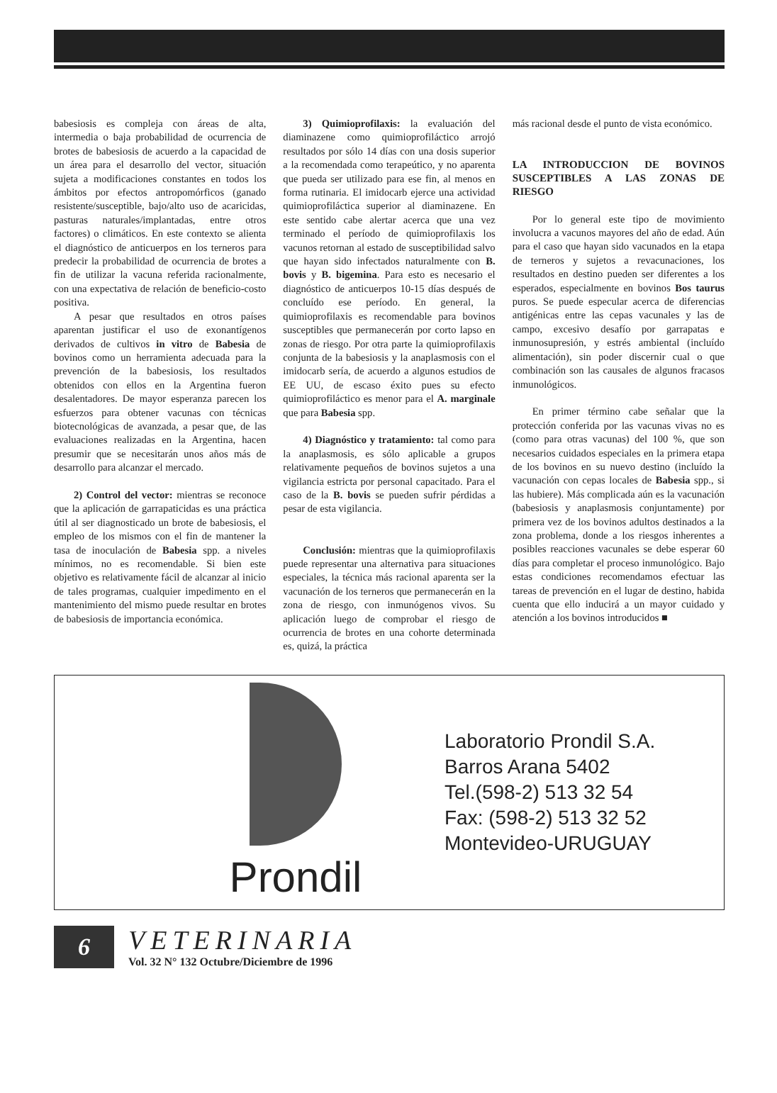babesiosis es compleja con áreas de alta, intermedia o baja probabilidad de ocurrencia de brotes de babesiosis de acuerdo a la capacidad de un área para el desarrollo del vector, situación sujeta a modificaciones constantes en todos los ámbitos por efectos antropomórficos (ganado resistente/susceptible, bajo/alto uso de acaricidas, pasturas naturales/implantadas, entre otros factores) o climáticos. En este contexto se alienta el diagnóstico de anticuerpos en los terneros para predecir la probabilidad de ocurrencia de brotes a fin de utilizar la vacuna referida racionalmente, con una expectativa de relación de beneficio-costo positiva.
A pesar que resultados en otros países aparentan justificar el uso de exonantígenos derivados de cultivos in vitro de Babesia de bovinos como un herramienta adecuada para la prevención de la babesiosis, los resultados obtenidos con ellos en la Argentina fueron desalentadores. De mayor esperanza parecen los esfuerzos para obtener vacunas con técnicas biotecnológicas de avanzada, a pesar que, de las evaluaciones realizadas en la Argentina, hacen presumir que se necesitarán unos años más de desarrollo para alcanzar el mercado.
2) Control del vector: mientras se reconoce que la aplicación de garrapaticidas es una práctica útil al ser diagnosticado un brote de babesiosis, el empleo de los mismos con el fin de mantener la tasa de inoculación de Babesia spp. a niveles mínimos, no es recomendable. Si bien este objetivo es relativamente fácil de alcanzar al inicio de tales programas, cualquier impedimento en el mantenimiento del mismo puede resultar en brotes de babesiosis de importancia económica.
3) Quimioprofilaxis: la evaluación del diaminazene como quimioprofiláctico arrojó resultados por sólo 14 días con una dosis superior a la recomendada como terapeútico, y no aparenta que pueda ser utilizado para ese fin, al menos en forma rutinaria. El imidocarb ejerce una actividad quimioprofiláctica superior al diaminazene. En este sentido cabe alertar acerca que una vez terminado el período de quimioprofilaxis los vacunos retornan al estado de susceptibilidad salvo que hayan sido infectados naturalmente con B. bovis y B. bigemina. Para esto es necesario el diagnóstico de anticuerpos 10-15 días después de concluído ese período. En general, la quimioprofilaxis es recomendable para bovinos susceptibles que permanecerán por corto lapso en zonas de riesgo. Por otra parte la quimioprofilaxis conjunta de la babesiosis y la anaplasmosis con el imidocarb sería, de acuerdo a algunos estudios de EE UU, de escaso éxito pues su efecto quimioprofiláctico es menor para el A. marginale que para Babesia spp.
4) Diagnóstico y tratamiento: tal como para la anaplasmosis, es sólo aplicable a grupos relativamente pequeños de bovinos sujetos a una vigilancia estricta por personal capacitado. Para el caso de la B. bovis se pueden sufrir pérdidas a pesar de esta vigilancia.
Conclusión: mientras que la quimioprofilaxis puede representar una alternativa para situaciones especiales, la técnica más racional aparenta ser la vacunación de los terneros que permanecerán en la zona de riesgo, con inmunógenos vivos. Su aplicación luego de comprobar el riesgo de ocurrencia de brotes en una cohorte determinada es, quizá, la práctica
más racional desde el punto de vista económico.
LA INTRODUCCION DE BOVINOS SUSCEPTIBLES A LAS ZONAS DE RIESGO
Por lo general este tipo de movimiento involucra a vacunos mayores del año de edad. Aún para el caso que hayan sido vacunados en la etapa de terneros y sujetos a revacunaciones, los resultados en destino pueden ser diferentes a los esperados, especialmente en bovinos Bos taurus puros. Se puede especular acerca de diferencias antigénicas entre las cepas vacunales y las de campo, excesivo desafío por garrapatas e inmunosupresión, y estrés ambiental (incluído alimentación), sin poder discernir cual o que combinación son las causales de algunos fracasos inmunológicos.
En primer término cabe señalar que la protección conferida por las vacunas vivas no es (como para otras vacunas) del 100 %, que son necesarios cuidados especiales en la primera etapa de los bovinos en su nuevo destino (incluído la vacunación con cepas locales de Babesia spp., si las hubiere). Más complicada aún es la vacunación (babesiosis y anaplasmosis conjuntamente) por primera vez de los bovinos adultos destinados a la zona problema, donde a los riesgos inherentes a posibles reacciones vacunales se debe esperar 60 días para completar el proceso inmunológico. Bajo estas condiciones recomendamos efectuar las tareas de prevención en el lugar de destino, habida cuenta que ello inducirá a un mayor cuidado y atención a los bovinos introducidos ■
Prondil
Laboratorio Prondil S.A.
Barros Arana 5402
Tel.(598-2) 513 32 54
Fax: (598-2) 513 32 52
Montevideo-URUGUAY
6
VETERINARIA
Vol. 32 N° 132 Octubre/Diciembre de 1996